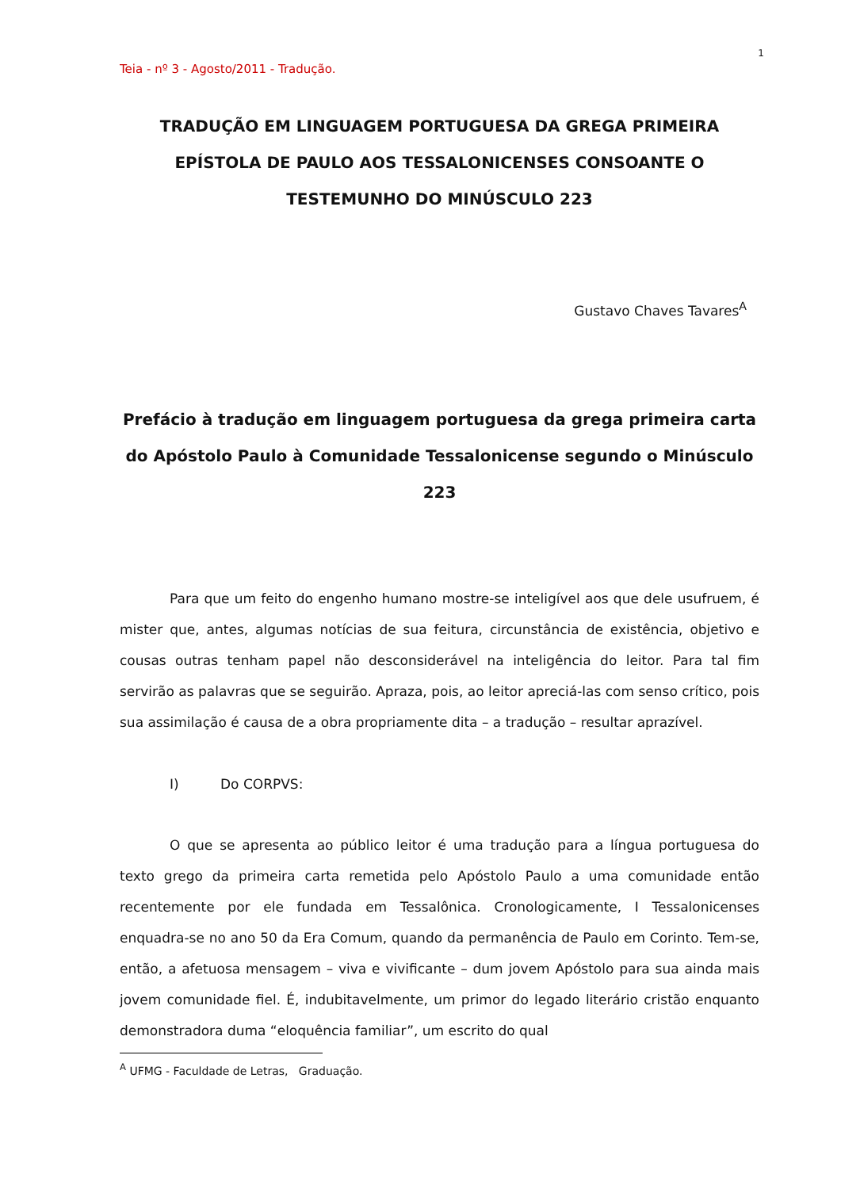1
Teia - nº 3 - Agosto/2011 - Tradução.
TRADUÇÃO EM LINGUAGEM PORTUGUESA DA GREGA PRIMEIRA EPÍSTOLA DE PAULO AOS TESSALONICENSES CONSOANTE O TESTEMUNHO DO MINÚSCULO 223
Gustavo Chaves Tavares<sup>A</sup>
Prefácio à tradução em linguagem portuguesa da grega primeira carta do Apóstolo Paulo à Comunidade Tessalonicense segundo o Minúsculo 223
Para que um feito do engenho humano mostre-se inteligível aos que dele usufruem, é mister que, antes, algumas notícias de sua feitura, circunstância de existência, objetivo e cousas outras tenham papel não desconsiderável na inteligência do leitor. Para tal fim servirão as palavras que se seguirão. Apraza, pois, ao leitor apreciá-las com senso crítico, pois sua assimilação é causa de a obra propriamente dita – a tradução – resultar aprazível.
I) Do CORPVS:
O que se apresenta ao público leitor é uma tradução para a língua portuguesa do texto grego da primeira carta remetida pelo Apóstolo Paulo a uma comunidade então recentemente por ele fundada em Tessalônica. Cronologicamente, I Tessalonicenses enquadra-se no ano 50 da Era Comum, quando da permanência de Paulo em Corinto. Tem-se, então, a afetuosa mensagem – viva e vivificante – dum jovem Apóstolo para sua ainda mais jovem comunidade fiel. É, indubitavelmente, um primor do legado literário cristão enquanto demonstradora duma “eloquência familiar”, um escrito do qual
<sup>A</sup> UFMG - Faculdade de Letras, Graduação.